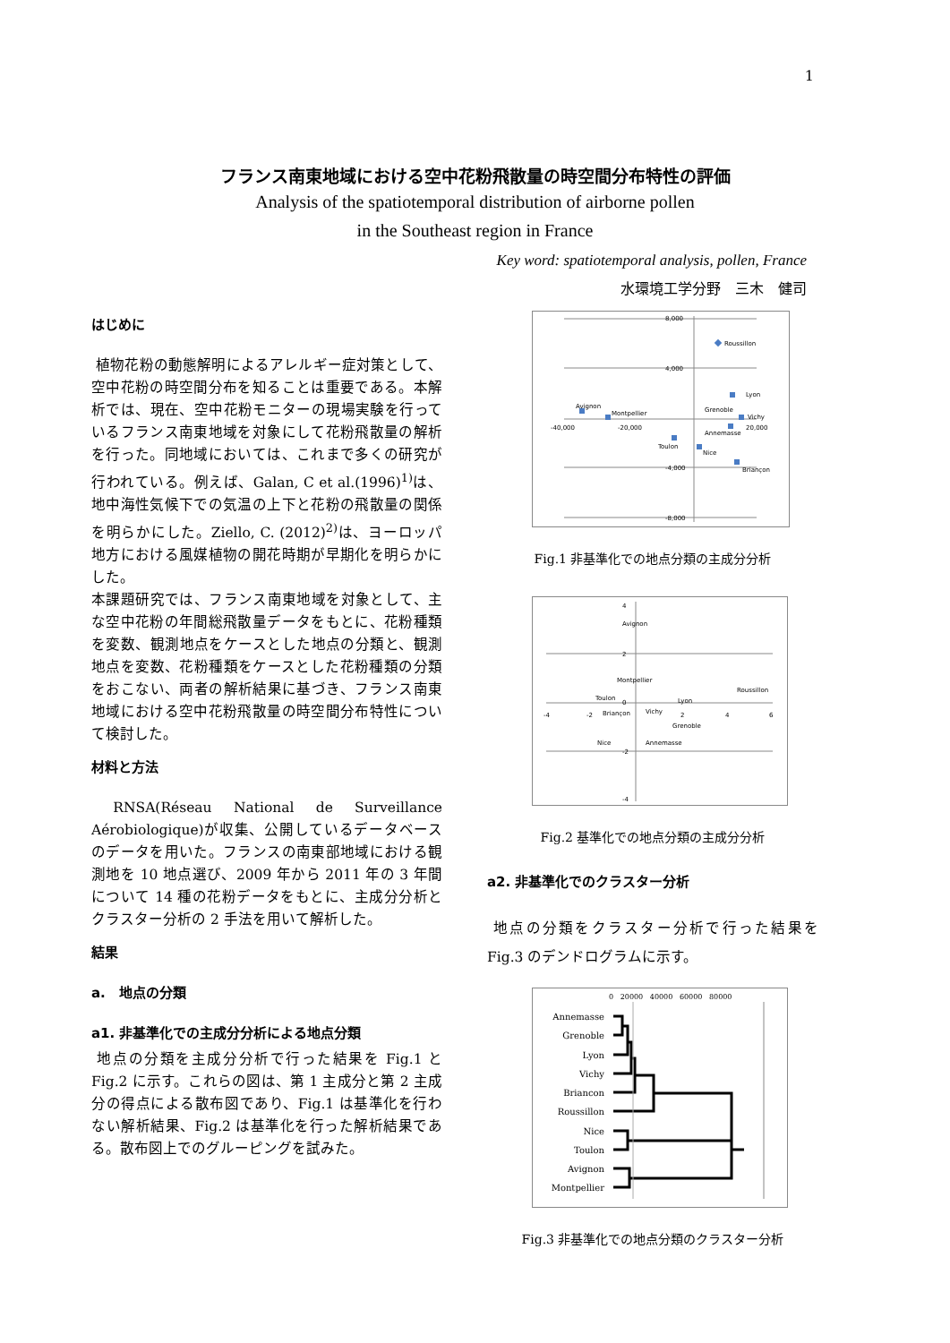1
フランス南東地域における空中花粉飛散量の時空間分布特性の評価
Analysis of the spatiotemporal distribution of airborne pollen
in the Southeast region in France
Key word: spatiotemporal analysis, pollen, France
水環境工学分野　三木　健司
はじめに
植物花粉の動態解明によるアレルギー症対策として、空中花粉の時空間分布を知ることは重要である。本解析では、現在、空中花粉モニターの現場実験を行っているフランス南東地域を対象にして花粉飛散量の解析を行った。同地域においては、これまで多くの研究が行われている。例えば、Galan, C et al.(1996)<sup>1)</sup>は、地中海性気候下での気温の上下と花粉の飛散量の関係を明らかにした。Ziello, C. (2012)<sup>2)</sup>は、ヨーロッパ地方における風媒植物の開花時期が早期化を明らかにした。
本課題研究では、フランス南東地域を対象として、主な空中花粉の年間総飛散量データをもとに、花粉種類を変数、観測地点をケースとした地点の分類と、観測地点を変数、花粉種類をケースとした花粉種類の分類をおこない、両者の解析結果に基づき、フランス南東地域における空中花粉飛散量の時空間分布特性について検討した。
材料と方法
RNSA(Réseau National de Surveillance Aérobiologique)が収集、公開しているデータベースのデータを用いた。フランスの南東部地域における観測地を 10 地点選び、2009 年から 2011 年の 3 年間について 14 種の花粉データをもとに、主成分分析とクラスター分析の 2 手法を用いて解析した。
結果
a.　地点の分類
a1. 非基準化での主成分分析による地点分類
地点の分類を主成分分析で行った結果を Fig.1 と Fig.2 に示す。これらの図は、第 1 主成分と第 2 主成分の得点による散布図であり、Fig.1 は基準化を行わない解析結果、Fig.2 は基準化を行った解析結果である。散布図上でのグルーピングを試みた。
8,000
4,000
-4,000
-8,000
-40,000
-20,000
20,000
Roussillon
Lyon
Grenoble
Vichy
Annemasse
Avignon
Montpellier
Toulon
Nice
Briançon
Fig.1 非基準化での地点分類の主成分分析
4
2
0
-2
-4
-4
-2
2
4
6
Avignon
Montpellier
Toulon
Briançon
Vichy
Lyon
Grenoble
Annemasse
Roussillon
Nice
Fig.2 基準化での地点分類の主成分分析
a2. 非基準化でのクラスター分析
地点の分類をクラスター分析で行った結果を Fig.3 のデンドログラムに示す。
0 20000 40000 60000 80000
Annemasse
Grenoble
Lyon
Vichy
Briancon
Roussillon
Nice
Toulon
Avignon
Montpellier
Fig.3 非基準化での地点分類のクラスター分析